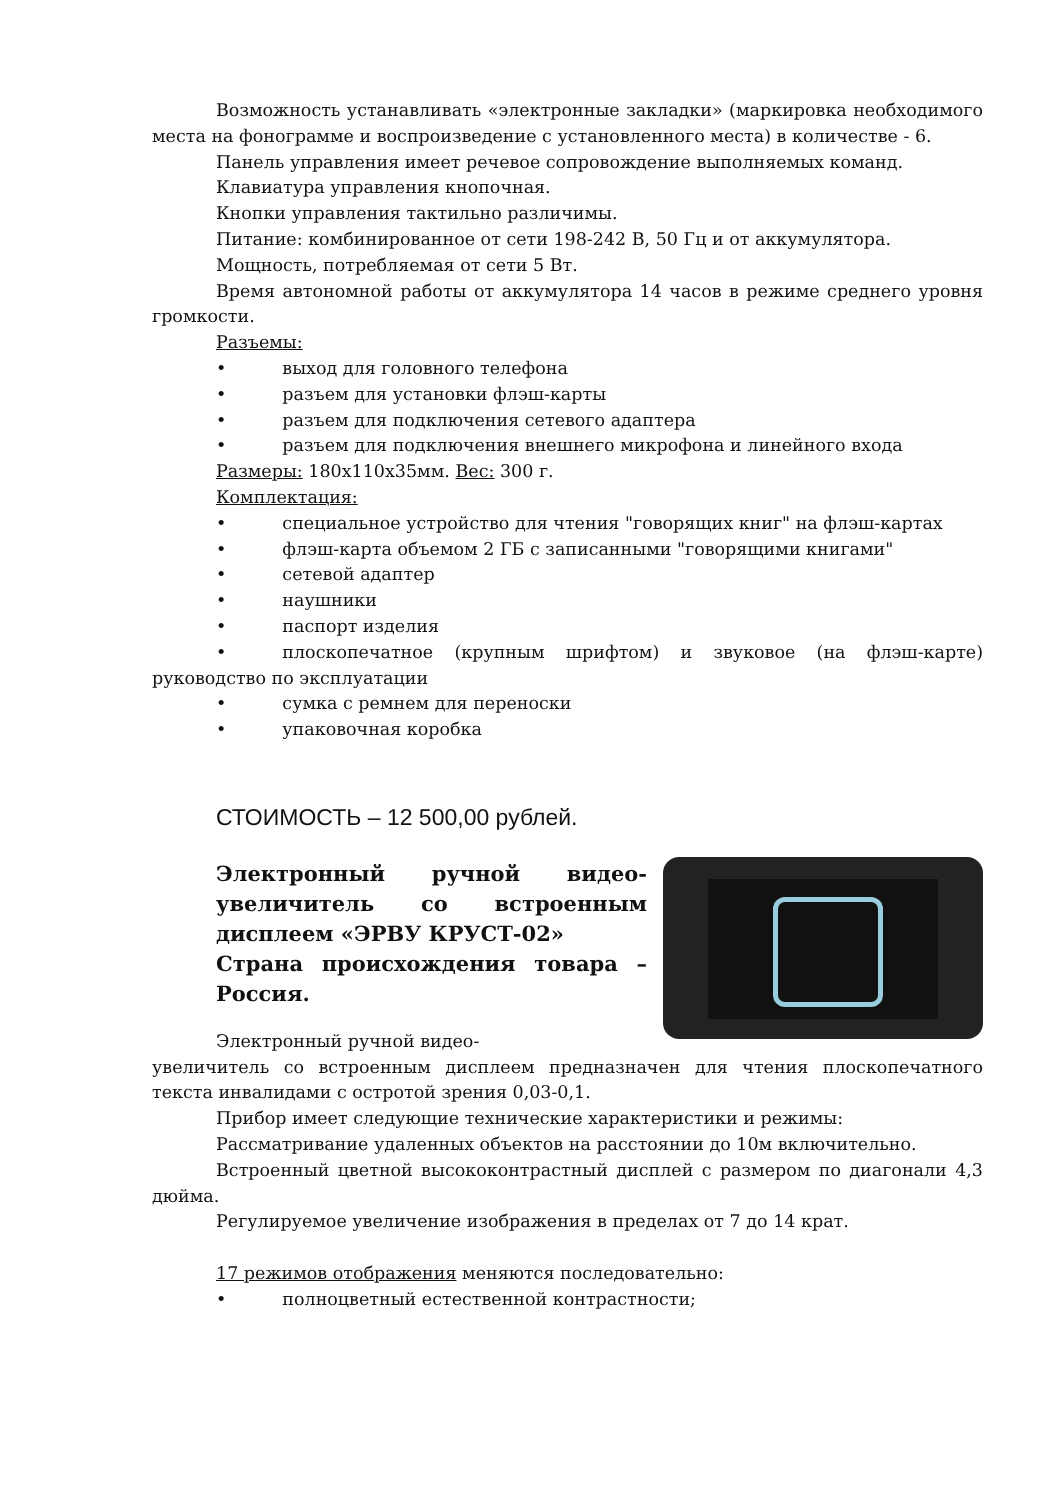Возможность устанавливать «электронные закладки» (маркировка необходимого места на фонограмме и воспроизведение с установленного места) в количестве - 6.
Панель управления имеет речевое сопровождение выполняемых команд.
Клавиатура управления кнопочная.
Кнопки управления тактильно различимы.
Питание: комбинированное от сети 198-242 В, 50 Гц и от аккумулятора.
Мощность, потребляемая от сети 5 Вт.
Время автономной работы от аккумулятора 14 часов в режиме среднего уровня громкости.
Разъемы:
• выход для головного телефона
• разъем для установки флэш-карты
• разъем для подключения сетевого адаптера
• разъем для подключения внешнего микрофона и линейного входа
Размеры: 180х110х35мм. Вес: 300 г.
Комплектация:
• специальное устройство для чтения "говорящих книг" на флэш-картах
• флэш-карта объемом 2 ГБ с записанными "говорящими книгами"
• сетевой адаптер
• наушники
• паспорт изделия
• плоскопечатное (крупным шрифтом) и звуковое (на флэш-карте) руководство по эксплуатации
• сумка с ремнем для переноски
• упаковочная коробка
СТОИМОСТЬ – 12 500,00 рублей.
Электронный ручной видео-увеличитель со встроенным дисплеем «ЭРВУ КРУСТ-02»
Страна происхождения товара – Россия.
Электронный ручной видео-
увеличитель со встроенным дисплеем предназначен для чтения плоскопечатного текста инвалидами с остротой зрения 0,03-0,1.
Прибор имеет следующие технические характеристики и режимы:
Рассматривание удаленных объектов на расстоянии до 10м включительно.
Встроенный цветной высококонтрастный дисплей с размером по диагонали 4,3 дюйма.
Регулируемое увеличение изображения в пределах от 7 до 14 крат.
17 режимов отображения меняются последовательно:
• полноцветный естественной контрастности;